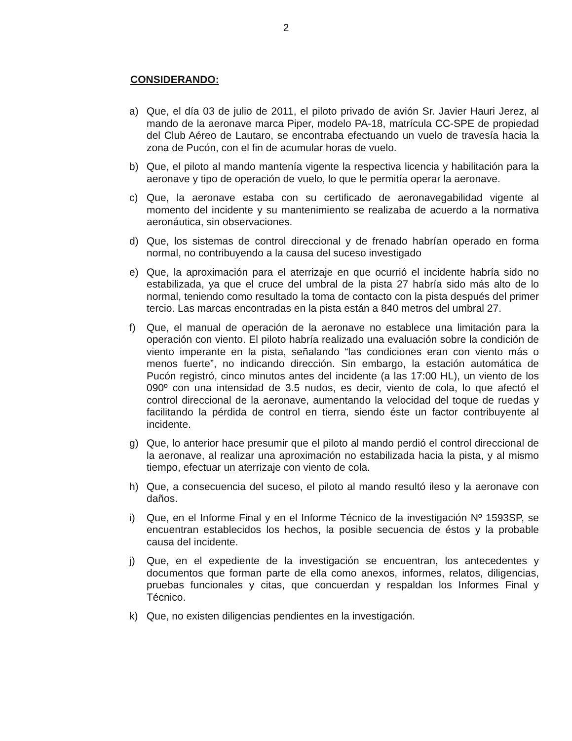2
CONSIDERANDO:
a) Que, el día 03 de julio de 2011, el piloto privado de avión Sr. Javier Hauri Jerez, al mando de la aeronave marca Piper, modelo PA-18, matrícula CC-SPE de propiedad del Club Aéreo de Lautaro, se encontraba efectuando un vuelo de travesía hacia la zona de Pucón, con el fin de acumular horas de vuelo.
b) Que, el piloto al mando mantenía vigente la respectiva licencia y habilitación para la aeronave y tipo de operación de vuelo, lo que le permitía operar la aeronave.
c) Que, la aeronave estaba con su certificado de aeronavegabilidad vigente al momento del incidente y su mantenimiento se realizaba de acuerdo a la normativa aeronáutica, sin observaciones.
d) Que, los sistemas de control direccional y de frenado habrían operado en forma normal, no contribuyendo a la causa del suceso investigado
e) Que, la aproximación para el aterrizaje en que ocurrió el incidente habría sido no estabilizada, ya que el cruce del umbral de la pista 27 habría sido más alto de lo normal, teniendo como resultado la toma de contacto con la pista después del primer tercio. Las marcas encontradas en la pista están a 840 metros del umbral 27.
f) Que, el manual de operación de la aeronave no establece una limitación para la operación con viento. El piloto habría realizado una evaluación sobre la condición de viento imperante en la pista, señalando “las condiciones eran con viento más o menos fuerte”, no indicando dirección. Sin embargo, la estación automática de Pucón registró, cinco minutos antes del incidente (a las 17:00 HL), un viento de los 090º con una intensidad de 3.5 nudos, es decir, viento de cola, lo que afectó el control direccional de la aeronave, aumentando la velocidad del toque de ruedas y facilitando la pérdida de control en tierra, siendo éste un factor contribuyente al incidente.
g) Que, lo anterior hace presumir que el piloto al mando perdió el control direccional de la aeronave, al realizar una aproximación no estabilizada hacia la pista, y al mismo tiempo, efectuar un aterrizaje con viento de cola.
h) Que, a consecuencia del suceso, el piloto al mando resultó ileso y la aeronave con daños.
i) Que, en el Informe Final y en el Informe Técnico de la investigación Nº 1593SP, se encuentran establecidos los hechos, la posible secuencia de éstos y la probable causa del incidente.
j) Que, en el expediente de la investigación se encuentran, los antecedentes y documentos que forman parte de ella como anexos, informes, relatos, diligencias, pruebas funcionales y citas, que concuerdan y respaldan los Informes Final y Técnico.
k) Que, no existen diligencias pendientes en la investigación.